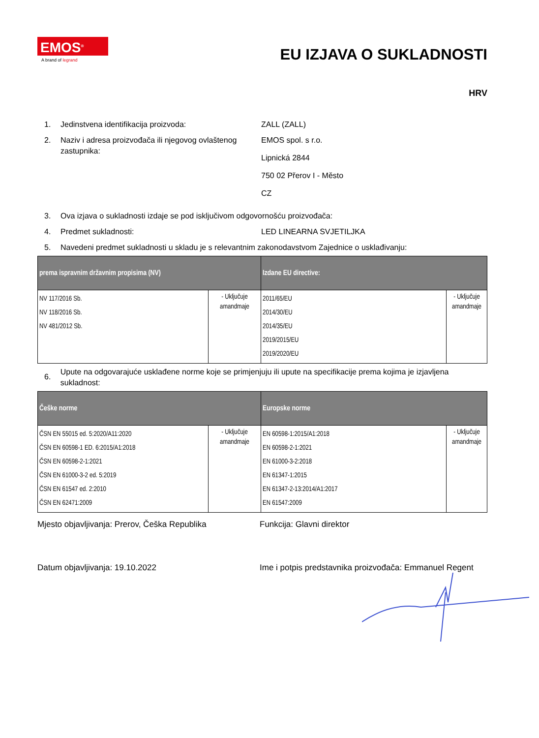EMOS<sup>®</sup>
A brand of legrand
EU IZJAVA O SUKLADNOSTI
HRV
1. Jedinstvena identifikacija proizvoda: ZALL (ZALL)
2. Naziv i adresa proizvođača ili njegovog ovlaštenog zastupnika:
EMOS spol. s r.o.
Lipnická 2844
750 02 Přerov I - Město
CZ
3. Ova izjava o sukladnosti izdaje se pod isključivom odgovornošću proizvođača:
4. Predmet sukladnosti: LED LINEARNA SVJETILJKA
5. Navedeni predmet sukladnosti u skladu je s relevantnim zakonodavstvom Zajednice o usklađivanju:
| prema ispravnim državnim propisima (NV) | | Izdane EU directive: | |
| --- | --- | --- | --- |
| NV 117/2016 Sb. NV 118/2016 Sb. NV 481/2012 Sb. | - Uključuje amandmaje | 2011/65/EU 2014/30/EU 2014/35/EU 2019/2015/EU 2019/2020/EU | - Uključuje amandmaje |
6.
Upute na odgovarajuće usklađene norme koje se primjenjuju ili upute na specifikacije prema kojima je izjavljena sukladnost:
| Češke norme | | Europske norme | |
| --- | --- | --- | --- |
| ČSN EN 55015 ed. 5:2020/A11:2020 ČSN EN 60598-1 ED. 6:2015/A1:2018 ČSN EN 60598-2-1:2021 ČSN EN 61000-3-2 ed. 5:2019 ČSN EN 61547 ed. 2:2010 ČSN EN 62471:2009 | - Uključuje amandmaje | EN 60598-1:2015/A1:2018 EN 60598-2-1:2021 EN 61000-3-2:2018 EN 61347-1:2015 EN 61347-2-13:2014/A1:2017 EN 61547:2009 | - Uključuje amandmaje |
Mjesto objavljivanja: Prerov, Češka Republika
Funkcija: Glavni direktor
Datum objavljivanja: 19.10.2022 Ime i potpis predstavnika proizvođača: Emmanuel Regent